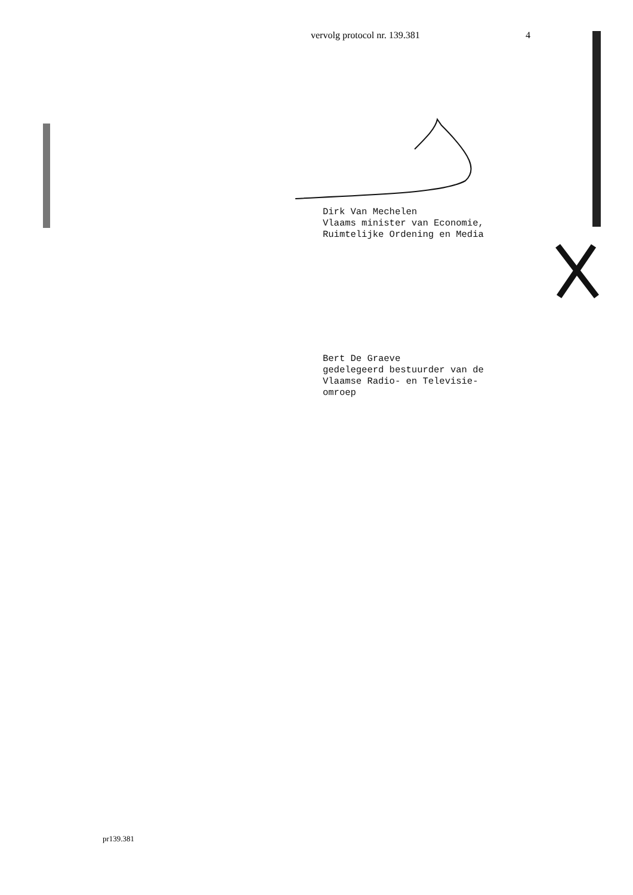vervolg protocol nr. 139.381 4
Dirk Van Mechelen
Vlaams minister van Economie,
Ruimtelijke Ordening en Media
Bert De Graeve
gedelegeerd bestuurder van de
Vlaamse Radio- en Televisie-
omroep
pr139.381